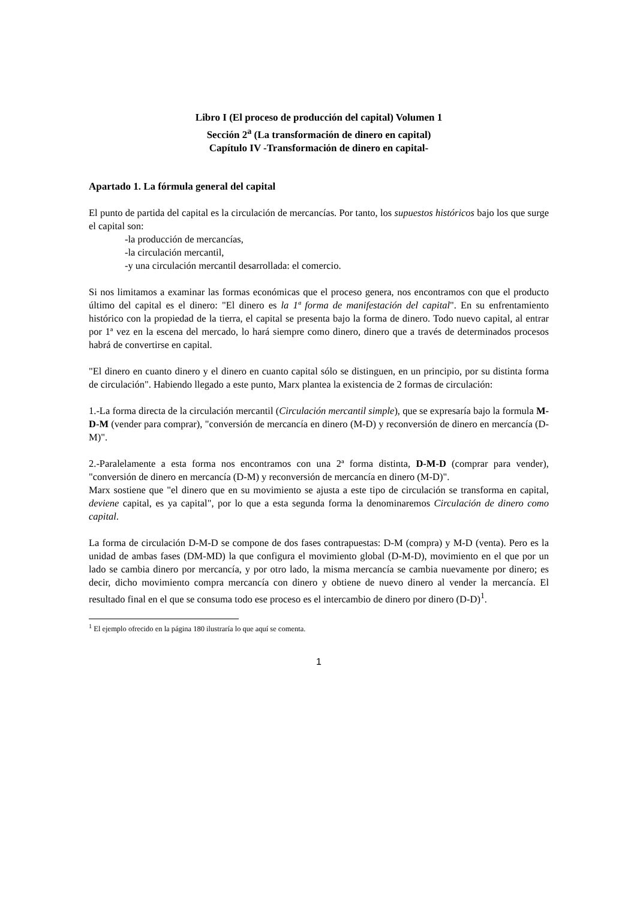Libro I (El proceso de producción del capital) Volumen 1
Sección 2<sup>a</sup> (La transformación de dinero en capital)
Capítulo IV -Transformación de dinero en capital-
Apartado 1. La fórmula general del capital
El punto de partida del capital es la circulación de mercancías. Por tanto, los supuestos históricos bajo los que surge el capital son:
-la producción de mercancías,
-la circulación mercantil,
-y una circulación mercantil desarrollada: el comercio.
Si nos limitamos a examinar las formas económicas que el proceso genera, nos encontramos con que el producto último del capital es el dinero: "El dinero es la 1ª forma de manifestación del capital". En su enfrentamiento histórico con la propiedad de la tierra, el capital se presenta bajo la forma de dinero. Todo nuevo capital, al entrar por 1ª vez en la escena del mercado, lo hará siempre como dinero, dinero que a través de determinados procesos habrá de convertirse en capital.
"El dinero en cuanto dinero y el dinero en cuanto capital sólo se distinguen, en un principio, por su distinta forma de circulación". Habiendo llegado a este punto, Marx plantea la existencia de 2 formas de circulación:
1.-La forma directa de la circulación mercantil (Circulación mercantil simple), que se expresaría bajo la formula M-D-M (vender para comprar), "conversión de mercancía en dinero (M-D) y reconversión de dinero en mercancía (D-M)".
2.-Paralelamente a esta forma nos encontramos con una 2ª forma distinta, D-M-D (comprar para vender), "conversión de dinero en mercancía (D-M) y reconversión de mercancía en dinero (M-D)".
Marx sostiene que "el dinero que en su movimiento se ajusta a este tipo de circulación se transforma en capital, deviene capital, es ya capital", por lo que a esta segunda forma la denominaremos Circulación de dinero como capital.
La forma de circulación D-M-D se compone de dos fases contrapuestas: D-M (compra) y M-D (venta). Pero es la unidad de ambas fases (DM-MD) la que configura el movimiento global (D-M-D), movimiento en el que por un lado se cambia dinero por mercancía, y por otro lado, la misma mercancía se cambia nuevamente por dinero; es decir, dicho movimiento compra mercancía con dinero y obtiene de nuevo dinero al vender la mercancía. El resultado final en el que se consuma todo ese proceso es el intercambio de dinero por dinero (D-D)<sup>1</sup>.
<sup>1</sup> El ejemplo ofrecido en la página 180 ilustraría lo que aquí se comenta.
1